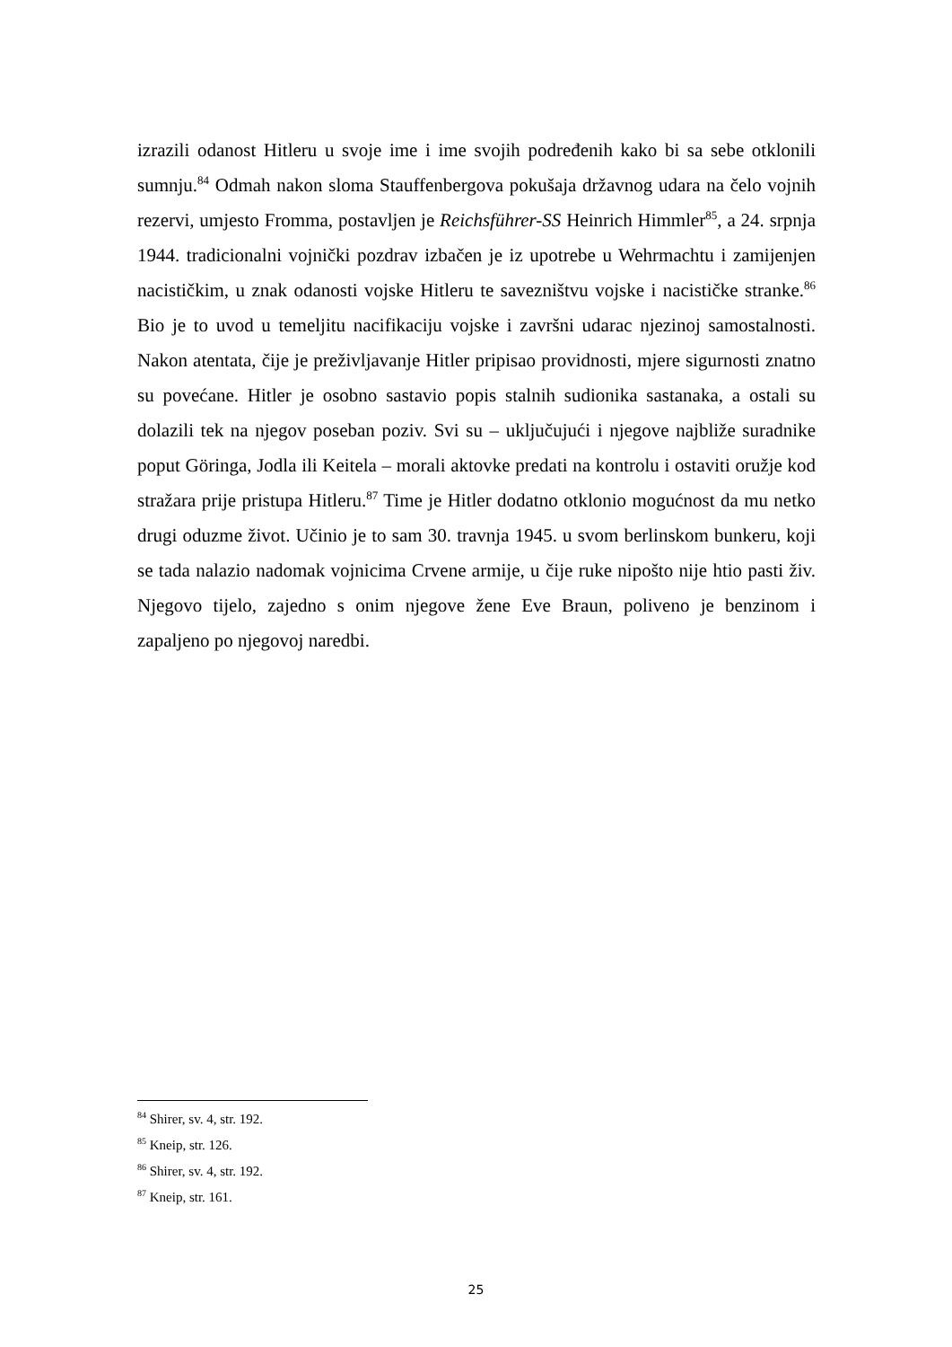izrazili odanost Hitleru u svoje ime i ime svojih podređenih kako bi sa sebe otklonili sumnju.<sup>84</sup> Odmah nakon sloma Stauffenbergova pokušaja državnog udara na čelo vojnih rezervi, umjesto Fromma, postavljen je Reichsführer-SS Heinrich Himmler<sup>85</sup>, a 24. srpnja 1944. tradicionalni vojnički pozdrav izbačen je iz upotrebe u Wehrmachtu i zamijenjen nacističkim, u znak odanosti vojske Hitleru te savezništvu vojske i nacističke stranke.<sup>86</sup> Bio je to uvod u temeljitu nacifikaciju vojske i završni udarac njezinoj samostalnosti. Nakon atentata, čije je preživljavanje Hitler pripisao providnosti, mjere sigurnosti znatno su povećane. Hitler je osobno sastavio popis stalnih sudionika sastanaka, a ostali su dolazili tek na njegov poseban poziv. Svi su – uključujući i njegove najbliže suradnike poput Göringa, Jodla ili Keitela – morali aktovke predati na kontrolu i ostaviti oružje kod stražara prije pristupa Hitleru.<sup>87</sup> Time je Hitler dodatno otklonio mogućnost da mu netko drugi oduzme život. Učinio je to sam 30. travnja 1945. u svom berlinskom bunkeru, koji se tada nalazio nadomak vojnicima Crvene armije, u čije ruke nipošto nije htio pasti živ. Njegovo tijelo, zajedno s onim njegove žene Eve Braun, poliveno je benzinom i zapaljeno po njegovoj naredbi.
<sup>84</sup> Shirer, sv. 4, str. 192.
<sup>85</sup> Kneip, str. 126.
<sup>86</sup> Shirer, sv. 4, str. 192.
<sup>87</sup> Kneip, str. 161.
25